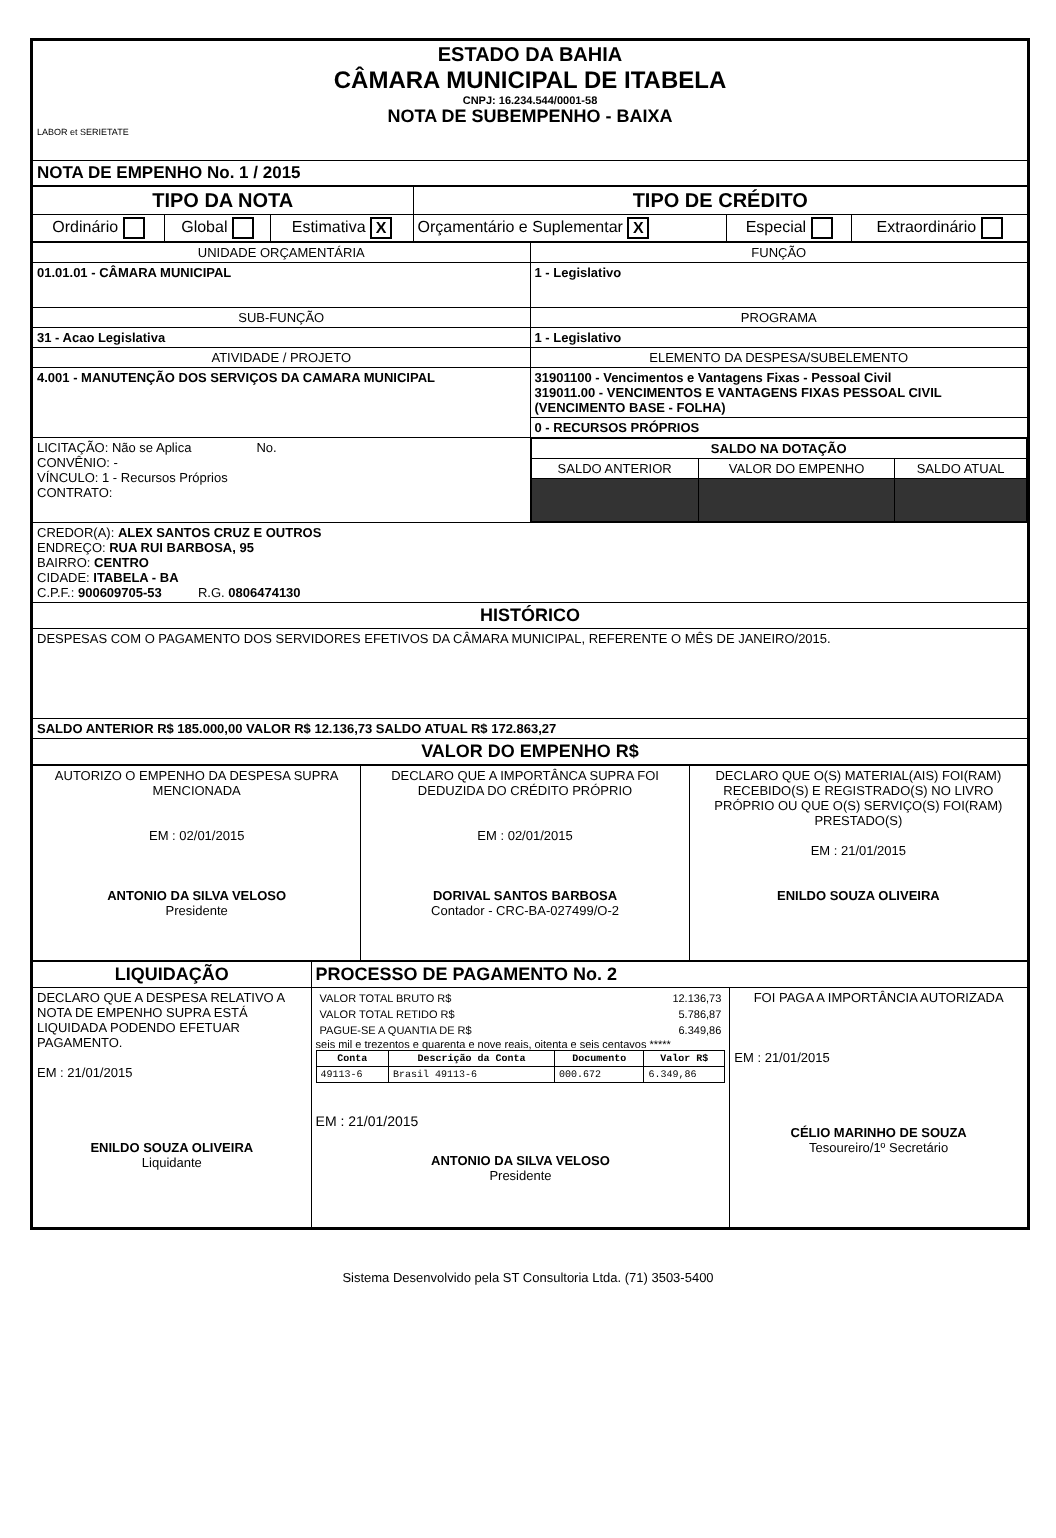| ESTADO DA BAHIA CÂMARA MUNICIPAL DE ITABELA CNPJ: 16.234.544/0001-58 NOTA DE SUBEMPENHO - BAIXA LABOR et SERIETATE |
| NOTA DE EMPENHO No. 1 / 2015 |
| TIPO DA NOTA | | | TIPO DE CRÉDITO | | |
| Ordinário | Global | Estimativa X | Orçamentário e Suplementar X | Especial | Extraordinário |
| UNIDADE ORÇAMENTÁRIA | FUNÇÃO |
| 01.01.01 - CÂMARA MUNICIPAL | 1 - Legislativo |
| SUB-FUNÇÃO | PROGRAMA |
| 31 - Acao Legislativa | 1 - Legislativo |
| ATIVIDADE / PROJETO | ELEMENTO DA DESPESA/SUBELEMENTO |
| 4.001 - MANUTENÇÃO DOS SERVIÇOS DA CAMARA MUNICIPAL | 31901100 - Vencimentos e Vantagens Fixas - Pessoal Civil 319011.00 - VENCIMENTOS E VANTAGENS FIXAS PESSOAL CIVIL (VENCIMENTO BASE - FOLHA) |
| | 0 - RECURSOS PRÓPRIOS |
| LICITAÇÃO: Não se Aplica No. CONVÊNIO: - VÍNCULO: 1 - Recursos Próprios CONTRATO: | / SALDO NA DOTAÇÃO / / / / SALDO ANTERIOR / VALOR DO EMPENHO / SALDO ATUAL / |
| CREDOR(A): ALEX SANTOS CRUZ E OUTROS ENDREÇO: RUA RUI BARBOSA, 95 BAIRRO: CENTRO CIDADE: ITABELA - BA C.P.F.: 900609705-53 R.G. 0806474130 | |
| HISTÓRICO | |
| DESPESAS COM O PAGAMENTO DOS SERVIDORES EFETIVOS DA CÂMARA MUNICIPAL, REFERENTE O MÊS DE JANEIRO/2015. | |
| SALDO ANTERIOR R$ 185.000,00 VALOR R$ 12.136,73 SALDO ATUAL R$ 172.863,27 | |
| VALOR DO EMPENHO R$ | |
| AUTORIZO O EMPENHO DA DESPESA SUPRA MENCIONADA EM : 02/01/2015 ANTONIO DA SILVA VELOSO Presidente | DECLARO QUE A IMPORTÂNCA SUPRA FOI DEDUZIDA DO CRÉDITO PRÓPRIO EM : 02/01/2015 DORIVAL SANTOS BARBOSA Contador - CRC-BA-027499/O-2 | DECLARO QUE O(S) MATERIAL(AIS) FOI(RAM) RECEBIDO(S) E REGISTRADO(S) NO LIVRO PRÓPRIO OU QUE O(S) SERVIÇO(S) FOI(RAM) PRESTADO(S) EM : 21/01/2015 ENILDO SOUZA OLIVEIRA |
| LIQUIDAÇÃO | PROCESSO DE PAGAMENTO No. 2 | |
| DECLARO QUE A DESPESA RELATIVO A NOTA DE EMPENHO SUPRA ESTÁ LIQUIDADA PODENDO EFETUAR PAGAMENTO. EM : 21/01/2015 ENILDO SOUZA OLIVEIRA Liquidante | / VALOR TOTAL BRUTO R$ / 12.136,73 / / VALOR TOTAL RETIDO R$ / 5.786,87 / / PAGUE-SE A QUANTIA DE R$ / 6.349,86 / seis mil e trezentos e quarenta e nove reais, oitenta e seis centavos ***** / Conta / Descrição da Conta / Documento / Valor R$ / / --- / --- / --- / --- / / 49113-6 / Brasil 49113-6 / 000.672 / 6.349,86 / EM : 21/01/2015 ANTONIO DA SILVA VELOSO Presidente | FOI PAGA A IMPORTÂNCIA AUTORIZADA EM : 21/01/2015 CÉLIO MARINHO DE SOUZA Tesoureiro/1º Secretário |
Sistema Desenvolvido pela ST Consultoria Ltda. (71) 3503-5400